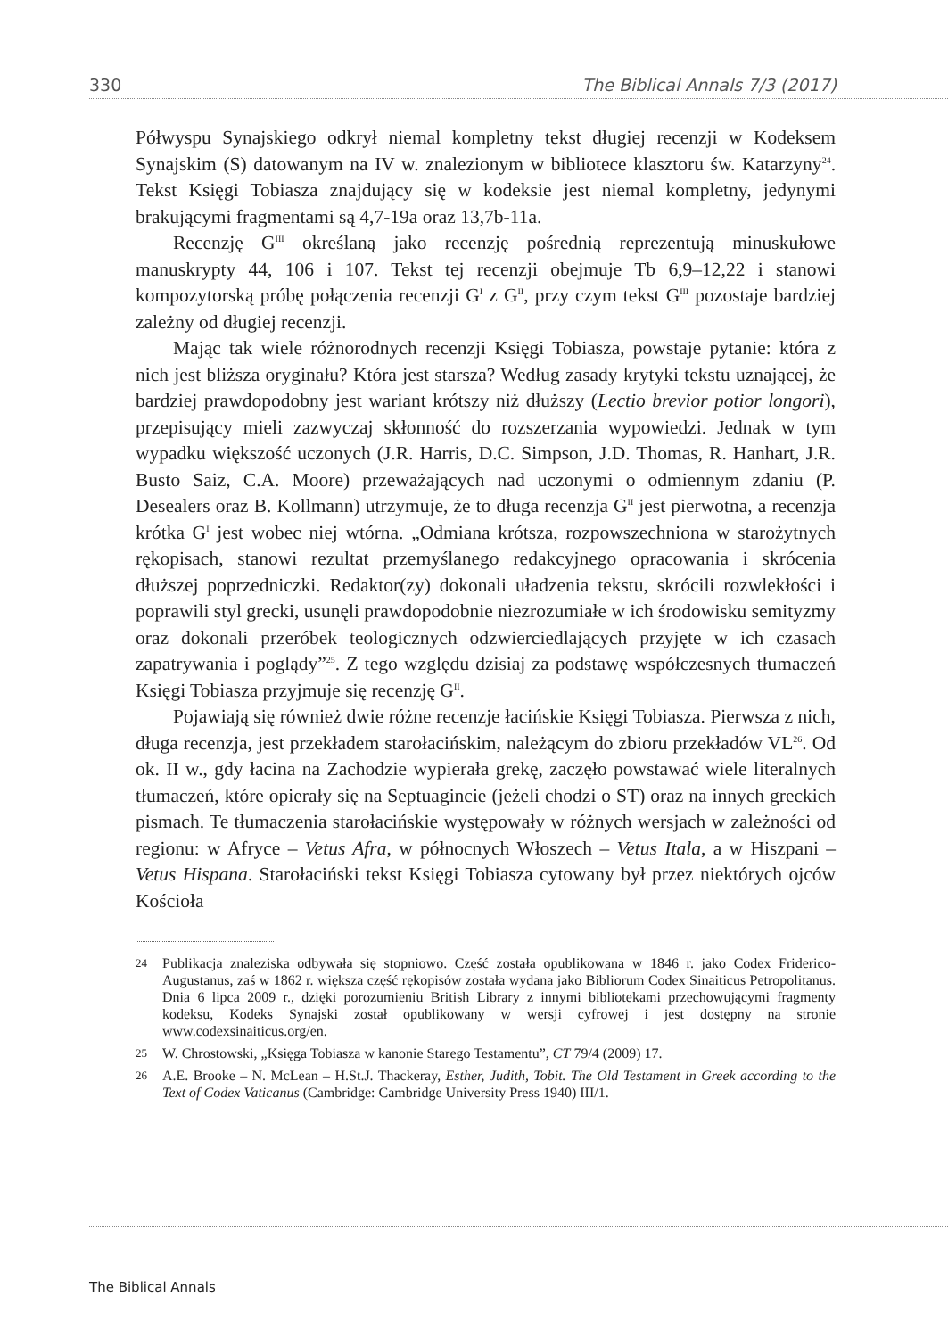330 The Biblical Annals 7/3 (2017)
Półwyspu Synajskiego odkrył niemal kompletny tekst długiej recenzji w Kodeksem Synajskim (S) datowanym na IV w. znalezionym w bibliotece klasztoru św. Katarzyny<sup>24</sup>. Tekst Księgi Tobiasza znajdujący się w kodeksie jest niemal kompletny, jedynymi brakującymi fragmentami są 4,7-19a oraz 13,7b-11a.
Recenzję G<sup>III</sup> określaną jako recenzję pośrednią reprezentują minuskułowe manuskrypty 44, 106 i 107. Tekst tej recenzji obejmuje Tb 6,9–12,22 i stanowi kompozytorską próbę połączenia recenzji G<sup>I</sup> z G<sup>II</sup>, przy czym tekst G<sup>III</sup> pozostaje bardziej zależny od długiej recenzji.
Mając tak wiele różnorodnych recenzji Księgi Tobiasza, powstaje pytanie: która z nich jest bliższa oryginału? Która jest starsza? Według zasady krytyki tekstu uznającej, że bardziej prawdopodobny jest wariant krótszy niż dłuższy (Lectio brevior potior longori), przepisujący mieli zazwyczaj skłonność do rozszerzania wypowiedzi. Jednak w tym wypadku większość uczonych (J.R. Harris, D.C. Simpson, J.D. Thomas, R. Hanhart, J.R. Busto Saiz, C.A. Moore) przeważających nad uczonymi o odmiennym zdaniu (P. Desealers oraz B. Kollmann) utrzymuje, że to długa recenzja G<sup>II</sup> jest pierwotna, a recenzja krótka G<sup>I</sup> jest wobec niej wtórna. „Odmiana krótsza, rozpowszechniona w starożytnych rękopisach, stanowi rezultat przemyślanego redakcyjnego opracowania i skrócenia dłuższej poprzedniczki. Redaktor(zy) dokonali uładzenia tekstu, skrócili rozwlekłości i poprawili styl grecki, usunęli prawdopodobnie niezrozumiałe w ich środowisku semityzmy oraz dokonali przeróbek teologicznych odzwierciedlających przyjęte w ich czasach zapatrywania i poglądy”<sup>25</sup>. Z tego względu dzisiaj za podstawę współczesnych tłumaczeń Księgi Tobiasza przyjmuje się recenzję G<sup>II</sup>.
Pojawiają się również dwie różne recenzje łacińskie Księgi Tobiasza. Pierwsza z nich, długa recenzja, jest przekładem starołacińskim, należącym do zbioru przekładów VL<sup>26</sup>. Od ok. II w., gdy łacina na Zachodzie wypierała grekę, zaczęło powstawać wiele literalnych tłumaczeń, które opierały się na Septuagincie (jeżeli chodzi o ST) oraz na innych greckich pismach. Te tłumaczenia starołacińskie występowały w różnych wersjach w zależności od regionu: w Afryce – Vetus Afra, w północnych Włoszech – Vetus Itala, a w Hiszpani – Vetus Hispana. Starołaciński tekst Księgi Tobiasza cytowany był przez niektórych ojców Kościoła
24
Publikacja znaleziska odbywała się stopniowo. Część została opublikowana w 1846 r. jako Codex Friderico-Augustanus, zaś w 1862 r. większa część rękopisów została wydana jako Bibliorum Codex Sinaiticus Petropolitanus. Dnia 6 lipca 2009 r., dzięki porozumieniu British Library z innymi bibliotekami przechowującymi fragmenty kodeksu, Kodeks Synajski został opublikowany w wersji cyfrowej i jest dostępny na stronie www.codexsinaiticus.org/en.
25
W. Chrostowski, „Księga Tobiasza w kanonie Starego Testamentu”, CT 79/4 (2009) 17.
26
A.E. Brooke – N. McLean – H.St.J. Thackeray, Esther, Judith, Tobit. The Old Testament in Greek according to the Text of Codex Vaticanus (Cambridge: Cambridge University Press 1940) III/1.
The Biblical Annals